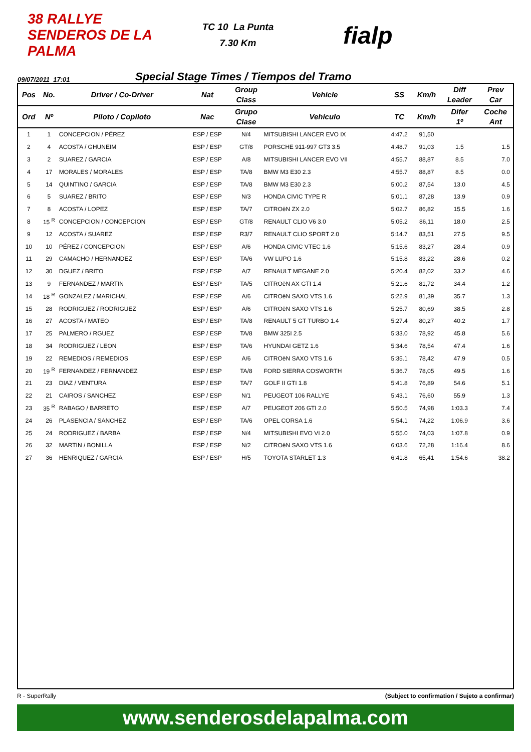38 RALLYE SENDEROS DE LA PALMA
TC 10 La Punta
7.30 Km
fialp
09/07/2011 17:01
Special Stage Times / Tiempos del Tramo
| Pos | No. | Driver / Co-Driver | Nat | Group Class | Vehicle | SS | Km/h | Diff Leader | Prev Car |
| --- | --- | --- | --- | --- | --- | --- | --- | --- | --- |
| Ord | Nº | Piloto / Copiloto | Nac | Grupo Clase | Vehículo | TC | Km/h | Difer 1º | Coche Ant |
| 1 | 1 | CONCEPCION / PÉREZ | ESP / ESP | N/4 | MITSUBISHI LANCER EVO IX | 4:47.2 | 91,50 | | |
| 2 | 4 | ACOSTA / GHUNEIM | ESP / ESP | GT/8 | PORSCHE 911-997 GT3 3.5 | 4:48.7 | 91,03 | 1.5 | 1.5 |
| 3 | 2 | SUAREZ / GARCIA | ESP / ESP | A/8 | MITSUBISHI LANCER EVO VII | 4:55.7 | 88,87 | 8.5 | 7.0 |
| 4 | 17 | MORALES / MORALES | ESP / ESP | TA/8 | BMW M3 E30 2.3 | 4:55.7 | 88,87 | 8.5 | 0.0 |
| 5 | 14 | QUINTINO / GARCIA | ESP / ESP | TA/8 | BMW M3 E30 2.3 | 5:00.2 | 87,54 | 13.0 | 4.5 |
| 6 | 5 | SUAREZ / BRITO | ESP / ESP | N/3 | HONDA CIVIC TYPE R | 5:01.1 | 87,28 | 13.9 | 0.9 |
| 7 | 8 | ACOSTA / LOPEZ | ESP / ESP | TA/7 | CITROëN ZX 2.0 | 5:02.7 | 86,82 | 15.5 | 1.6 |
| 8 | 15 <sup>R</sup> | CONCEPCION / CONCEPCION | ESP / ESP | GT/8 | RENAULT CLIO V6 3.0 | 5:05.2 | 86,11 | 18.0 | 2.5 |
| 9 | 12 | ACOSTA / SUAREZ | ESP / ESP | R3/7 | RENAULT CLIO SPORT 2.0 | 5:14.7 | 83,51 | 27.5 | 9.5 |
| 10 | 10 | PÉREZ / CONCEPCION | ESP / ESP | A/6 | HONDA CIVIC VTEC 1.6 | 5:15.6 | 83,27 | 28.4 | 0.9 |
| 11 | 29 | CAMACHO / HERNANDEZ | ESP / ESP | TA/6 | VW LUPO 1.6 | 5:15.8 | 83,22 | 28.6 | 0.2 |
| 12 | 30 | DGUEZ / BRITO | ESP / ESP | A/7 | RENAULT MEGANE 2.0 | 5:20.4 | 82,02 | 33.2 | 4.6 |
| 13 | 9 | FERNANDEZ / MARTIN | ESP / ESP | TA/5 | CITROëN AX GTI 1.4 | 5:21.6 | 81,72 | 34.4 | 1.2 |
| 14 | 18 <sup>R</sup> | GONZALEZ / MARICHAL | ESP / ESP | A/6 | CITROëN SAXO VTS 1.6 | 5:22.9 | 81,39 | 35.7 | 1.3 |
| 15 | 28 | RODRIGUEZ / RODRIGUEZ | ESP / ESP | A/6 | CITROëN SAXO VTS 1.6 | 5:25.7 | 80,69 | 38.5 | 2.8 |
| 16 | 27 | ACOSTA / MATEO | ESP / ESP | TA/8 | RENAULT 5 GT TURBO 1.4 | 5:27.4 | 80,27 | 40.2 | 1.7 |
| 17 | 25 | PALMERO / RGUEZ | ESP / ESP | TA/8 | BMW 325I 2.5 | 5:33.0 | 78,92 | 45.8 | 5.6 |
| 18 | 34 | RODRIGUEZ / LEON | ESP / ESP | TA/6 | HYUNDAI GETZ 1.6 | 5:34.6 | 78,54 | 47.4 | 1.6 |
| 19 | 22 | REMEDIOS / REMEDIOS | ESP / ESP | A/6 | CITROëN SAXO VTS 1.6 | 5:35.1 | 78,42 | 47.9 | 0.5 |
| 20 | 19 <sup>R</sup> | FERNANDEZ / FERNANDEZ | ESP / ESP | TA/8 | FORD SIERRA COSWORTH | 5:36.7 | 78,05 | 49.5 | 1.6 |
| 21 | 23 | DIAZ / VENTURA | ESP / ESP | TA/7 | GOLF II GTI 1.8 | 5:41.8 | 76,89 | 54.6 | 5.1 |
| 22 | 21 | CAIROS / SANCHEZ | ESP / ESP | N/1 | PEUGEOT 106 RALLYE | 5:43.1 | 76,60 | 55.9 | 1.3 |
| 23 | 35 <sup>R</sup> | RABAGO / BARRETO | ESP / ESP | A/7 | PEUGEOT 206 GTI 2.0 | 5:50.5 | 74,98 | 1:03.3 | 7.4 |
| 24 | 26 | PLASENCIA / SANCHEZ | ESP / ESP | TA/6 | OPEL CORSA 1.6 | 5:54.1 | 74,22 | 1:06.9 | 3.6 |
| 25 | 24 | RODRIGUEZ / BARBA | ESP / ESP | N/4 | MITSUBISHI EVO VI 2.0 | 5:55.0 | 74,03 | 1:07.8 | 0.9 |
| 26 | 32 | MARTIN / BONILLA | ESP / ESP | N/2 | CITROëN SAXO VTS 1.6 | 6:03.6 | 72,28 | 1:16.4 | 8.6 |
| 27 | 36 | HENRIQUEZ / GARCIA | ESP / ESP | H/5 | TOYOTA STARLET 1.3 | 6:41.8 | 65,41 | 1:54.6 | 38.2 |
R - SuperRally (Subject to confirmation / Sujeto a confirmar)
www.senderosdelapalma.com